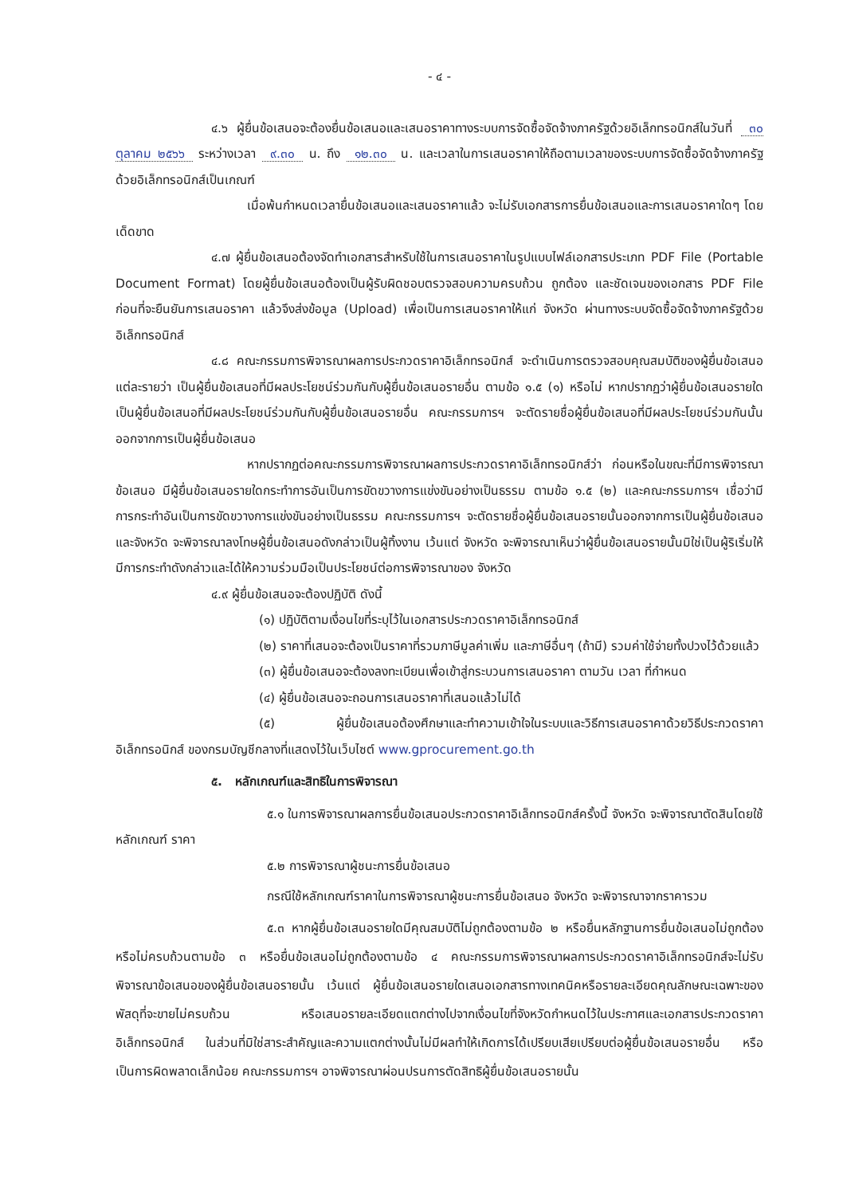- ๔ -
๔.๖ ผู้ยื่นข้อเสนอจะต้องยื่นข้อเสนอและเสนอราคาทางระบบการจัดซื้อจัดจ้างภาครัฐด้วยอิเล็กทรอนิกส์ในวันที่ ๓๐ ตุลาคม ๒๕๖๖ ระหว่างเวลา ๙.๓๐ น. ถึง ๑๒.๓๐ น. และเวลาในการเสนอราคาให้ถือตามเวลาของระบบการจัดซื้อจัดจ้างภาครัฐด้วยอิเล็กทรอนิกส์เป็นเกณฑ์
เมื่อพ้นกำหนดเวลายื่นข้อเสนอและเสนอราคาแล้ว จะไม่รับเอกสารการยื่นข้อเสนอและการเสนอราคาใดๆ โดยเด็ดขาด
๔.๗ ผู้ยื่นข้อเสนอต้องจัดทำเอกสารสำหรับใช้ในการเสนอราคาในรูปแบบไฟล์เอกสารประเภท PDF File (Portable Document Format) โดยผู้ยื่นข้อเสนอต้องเป็นผู้รับผิดชอบตรวจสอบความครบถ้วน ถูกต้อง และชัดเจนของเอกสาร PDF File ก่อนที่จะยืนยันการเสนอราคา แล้วจึงส่งข้อมูล (Upload) เพื่อเป็นการเสนอราคาให้แก่ จังหวัด ผ่านทางระบบจัดซื้อจัดจ้างภาครัฐด้วยอิเล็กทรอนิกส์
๔.๘ คณะกรรมการพิจารณาผลการประกวดราคาอิเล็กทรอนิกส์ จะดำเนินการตรวจสอบคุณสมบัติของผู้ยื่นข้อเสนอแต่ละรายว่า เป็นผู้ยื่นข้อเสนอที่มีผลประโยชน์ร่วมกันกับผู้ยื่นข้อเสนอรายอื่น ตามข้อ ๑.๕ (๑) หรือไม่ หากปรากฏว่าผู้ยื่นข้อเสนอรายใดเป็นผู้ยื่นข้อเสนอที่มีผลประโยชน์ร่วมกันกับผู้ยื่นข้อเสนอรายอื่น คณะกรรมการฯ จะตัดรายชื่อผู้ยื่นข้อเสนอที่มีผลประโยชน์ร่วมกันนั้นออกจากการเป็นผู้ยื่นข้อเสนอ
หากปรากฏต่อคณะกรรมการพิจารณาผลการประกวดราคาอิเล็กทรอนิกส์ว่า ก่อนหรือในขณะที่มีการพิจารณาข้อเสนอ มีผู้ยื่นข้อเสนอรายใดกระทำการอันเป็นการขัดขวางการแข่งขันอย่างเป็นธรรม ตามข้อ ๑.๕ (๒) และคณะกรรมการฯ เชื่อว่ามีการกระทำอันเป็นการขัดขวางการแข่งขันอย่างเป็นธรรม คณะกรรมการฯ จะตัดรายชื่อผู้ยื่นข้อเสนอรายนั้นออกจากการเป็นผู้ยื่นข้อเสนอ และจังหวัด จะพิจารณาลงโทษผู้ยื่นข้อเสนอดังกล่าวเป็นผู้ทิ้งงาน เว้นแต่ จังหวัด จะพิจารณาเห็นว่าผู้ยื่นข้อเสนอรายนั้นมิใช่เป็นผู้ริเริ่มให้มีการกระทำดังกล่าวและได้ให้ความร่วมมือเป็นประโยชน์ต่อการพิจารณาของ จังหวัด
๔.๙ ผู้ยื่นข้อเสนอจะต้องปฏิบัติ ดังนี้
(๑) ปฏิบัติตามเงื่อนไขที่ระบุไว้ในเอกสารประกวดราคาอิเล็กทรอนิกส์
(๒) ราคาที่เสนอจะต้องเป็นราคาที่รวมภาษีมูลค่าเพิ่ม และภาษีอื่นๆ (ถ้ามี) รวมค่าใช้จ่ายทั้งปวงไว้ด้วยแล้ว
(๓) ผู้ยื่นข้อเสนอจะต้องลงทะเบียนเพื่อเข้าสู่กระบวนการเสนอราคา ตามวัน เวลา ที่กำหนด
(๔) ผู้ยื่นข้อเสนอจะถอนการเสนอราคาที่เสนอแล้วไม่ได้
(๕) ผู้ยื่นข้อเสนอต้องศึกษาและทำความเข้าใจในระบบและวิธีการเสนอราคาด้วยวิธีประกวดราคาอิเล็กทรอนิกส์ ของกรมบัญชีกลางที่แสดงไว้ในเว็บไซต์ www.gprocurement.go.th
๕. หลักเกณฑ์และสิทธิในการพิจารณา
๕.๑ ในการพิจารณาผลการยื่นข้อเสนอประกวดราคาอิเล็กทรอนิกส์ครั้งนี้ จังหวัด จะพิจารณาตัดสินโดยใช้หลักเกณฑ์ ราคา
๕.๒ การพิจารณาผู้ชนะการยื่นข้อเสนอ
กรณีใช้หลักเกณฑ์ราคาในการพิจารณาผู้ชนะการยื่นข้อเสนอ จังหวัด จะพิจารณาจากราคารวม
๕.๓ หากผู้ยื่นข้อเสนอรายใดมีคุณสมบัติไม่ถูกต้องตามข้อ ๒ หรือยื่นหลักฐานการยื่นข้อเสนอไม่ถูกต้อง หรือไม่ครบถ้วนตามข้อ ๓ หรือยื่นข้อเสนอไม่ถูกต้องตามข้อ ๔ คณะกรรมการพิจารณาผลการประกวดราคาอิเล็กทรอนิกส์จะไม่รับพิจารณาข้อเสนอของผู้ยื่นข้อเสนอรายนั้น เว้นแต่ ผู้ยื่นข้อเสนอรายใดเสนอเอกสารทางเทคนิคหรือรายละเอียดคุณลักษณะเฉพาะของพัสดุที่จะขายไม่ครบถ้วน หรือเสนอรายละเอียดแตกต่างไปจากเงื่อนไขที่จังหวัดกำหนดไว้ในประกาศและเอกสารประกวดราคาอิเล็กทรอนิกส์ ในส่วนที่มิใช่สาระสำคัญและความแตกต่างนั้นไม่มีผลทำให้เกิดการได้เปรียบเสียเปรียบต่อผู้ยื่นข้อเสนอรายอื่น หรือเป็นการผิดพลาดเล็กน้อย คณะกรรมการฯ อาจพิจารณาผ่อนปรนการตัดสิทธิผู้ยื่นข้อเสนอรายนั้น